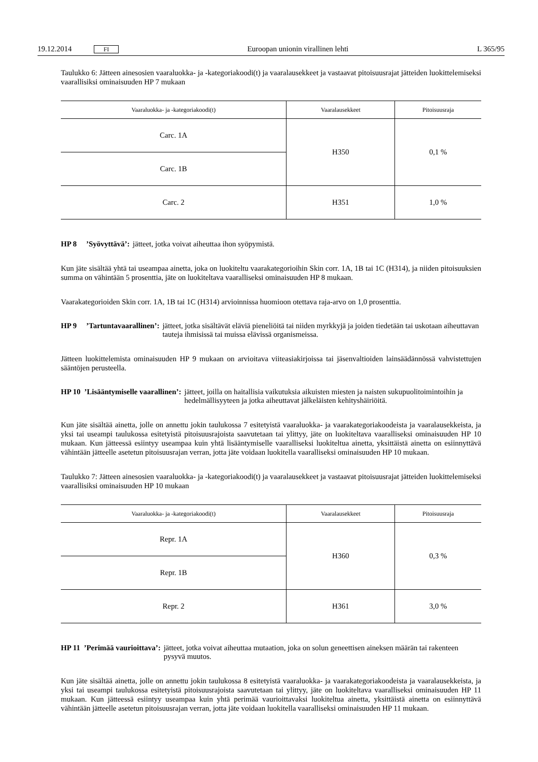19.12.2014 FI Euroopan unionin virallinen lehti L 365/95
Taulukko 6: Jätteen ainesosien vaaraluokka- ja -kategoriakoodi(t) ja vaaralausekkeet ja vastaavat pitoisuusrajat jätteiden luokittelemiseksi vaarallisiksi ominaisuuden HP 7 mukaan
| Vaaraluokka- ja -kategoriakoodi(t) | Vaaralausekkeet | Pitoisuusraja |
| --- | --- | --- |
| Carc. 1A | H350 | 0,1 % |
| Carc. 1B | | |
| Carc. 2 | H351 | 1,0 % |
HP 8 ’Syövyttävä’: jätteet, jotka voivat aiheuttaa ihon syöpymistä.
Kun jäte sisältää yhtä tai useampaa ainetta, joka on luokiteltu vaarakategorioihin Skin corr. 1A, 1B tai 1C (H314), ja niiden pitoisuuksien summa on vähintään 5 prosenttia, jäte on luokiteltava vaaralliseksi ominaisuuden HP 8 mukaan.
Vaarakategorioiden Skin corr. 1A, 1B tai 1C (H314) arvioinnissa huomioon otettava raja-arvo on 1,0 prosenttia.
HP 9 ’Tartuntavaarallinen’: jätteet, jotka sisältävät eläviä pieneliöitä tai niiden myrkkyjä ja joiden tiedetään tai uskotaan aiheuttavan tauteja ihmisissä tai muissa elävissä organismeissa.
Jätteen luokittelemista ominaisuuden HP 9 mukaan on arvioitava viiteasiakirjoissa tai jäsenvaltioiden lainsäädännössä vahvistettujen sääntöjen perusteella.
HP 10 ’Lisääntymiselle vaarallinen’: jätteet, joilla on haitallisia vaikutuksia aikuisten miesten ja naisten sukupuolitoimintoihin ja hedelmällisyyteen ja jotka aiheuttavat jälkeläisten kehityshäiriöitä.
Kun jäte sisältää ainetta, jolle on annettu jokin taulukossa 7 esitetyistä vaaraluokka- ja vaarakategoriakoodeista ja vaaralausekkeista, ja yksi tai useampi taulukossa esitetyistä pitoisuusrajoista saavutetaan tai ylittyy, jäte on luokiteltava vaaralliseksi ominaisuuden HP 10 mukaan. Kun jätteessä esiintyy useampaa kuin yhtä lisääntymiselle vaaralliseksi luokiteltua ainetta, yksittäistä ainetta on esiinnyttävä vähintään jätteelle asetetun pitoisuusrajan verran, jotta jäte voidaan luokitella vaaralliseksi ominaisuuden HP 10 mukaan.
Taulukko 7: Jätteen ainesosien vaaraluokka- ja -kategoriakoodi(t) ja vaaralausekkeet ja vastaavat pitoisuusrajat jätteiden luokittelemiseksi vaarallisiksi ominaisuuden HP 10 mukaan
| Vaaraluokka- ja -kategoriakoodi(t) | Vaaralausekkeet | Pitoisuusraja |
| --- | --- | --- |
| Repr. 1A | H360 | 0,3 % |
| Repr. 1B | | |
| Repr. 2 | H361 | 3,0 % |
HP 11 ’Perimää vaurioittava’: jätteet, jotka voivat aiheuttaa mutaation, joka on solun geneettisen aineksen määrän tai rakenteen pysyvä muutos.
Kun jäte sisältää ainetta, jolle on annettu jokin taulukossa 8 esitetyistä vaaraluokka- ja vaarakategoriakoodeista ja vaaralausekkeista, ja yksi tai useampi taulukossa esitetyistä pitoisuusrajoista saavutetaan tai ylittyy, jäte on luokiteltava vaaralliseksi ominaisuuden HP 11 mukaan. Kun jätteessä esiintyy useampaa kuin yhtä perimää vaurioittavaksi luokiteltua ainetta, yksittäistä ainetta on esiinnyttävä vähintään jätteelle asetetun pitoisuusrajan verran, jotta jäte voidaan luokitella vaaralliseksi ominaisuuden HP 11 mukaan.